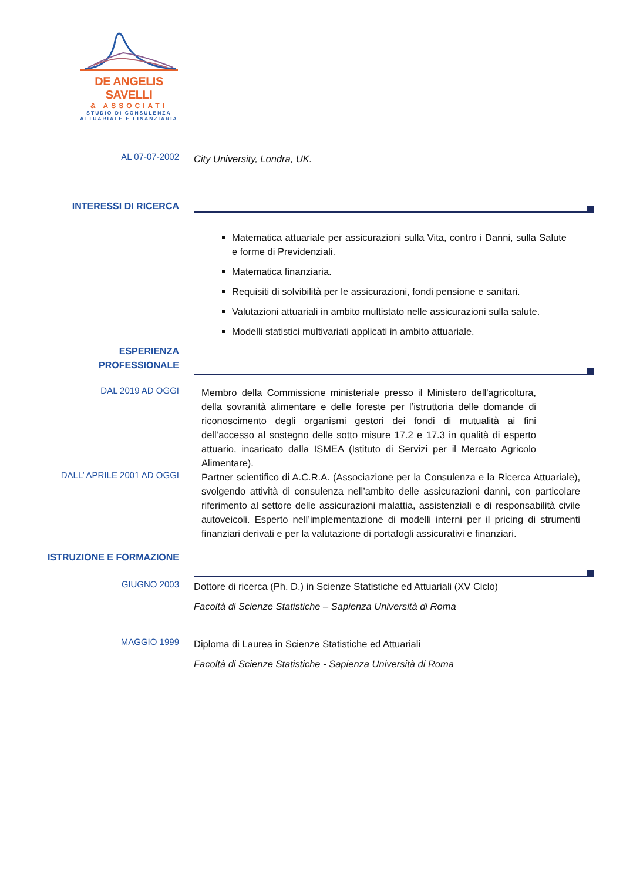DE ANGELIS SAVELLI
& ASSOCIATI
STUDIO DI CONSULENZA
ATTUARIALE E FINANZIARIA
AL 07-07-2002
City University, Londra, UK.
INTERESSI DI RICERCA
Matematica attuariale per assicurazioni sulla Vita, contro i Danni, sulla Salute e forme di Previdenziali.
Matematica finanziaria.
Requisiti di solvibilità per le assicurazioni, fondi pensione e sanitari.
Valutazioni attuariali in ambito multistato nelle assicurazioni sulla salute.
Modelli statistici multivariati applicati in ambito attuariale.
ESPERIENZA
PROFESSIONALE
DAL 2019 AD OGGI
Membro della Commissione ministeriale presso il Ministero dell'agricoltura, della sovranità alimentare e delle foreste per l’istruttoria delle domande di riconoscimento degli organismi gestori dei fondi di mutualità ai fini dell’accesso al sostegno delle sotto misure 17.2 e 17.3 in qualità di esperto attuario, incaricato dalla ISMEA (Istituto di Servizi per il Mercato Agricolo Alimentare).
DALL’ APRILE 2001 AD OGGI
Partner scientifico di A.C.R.A. (Associazione per la Consulenza e la Ricerca Attuariale), svolgendo attività di consulenza nell’ambito delle assicurazioni danni, con particolare riferimento al settore delle assicurazioni malattia, assistenziali e di responsabilità civile autoveicoli. Esperto nell’implementazione di modelli interni per il pricing di strumenti finanziari derivati e per la valutazione di portafogli assicurativi e finanziari.
ISTRUZIONE E FORMAZIONE
GIUGNO 2003
Dottore di ricerca (Ph. D.) in Scienze Statistiche ed Attuariali (XV Ciclo)
Facoltà di Scienze Statistiche – Sapienza Università di Roma
MAGGIO 1999
Diploma di Laurea in Scienze Statistiche ed Attuariali
Facoltà di Scienze Statistiche - Sapienza Università di Roma